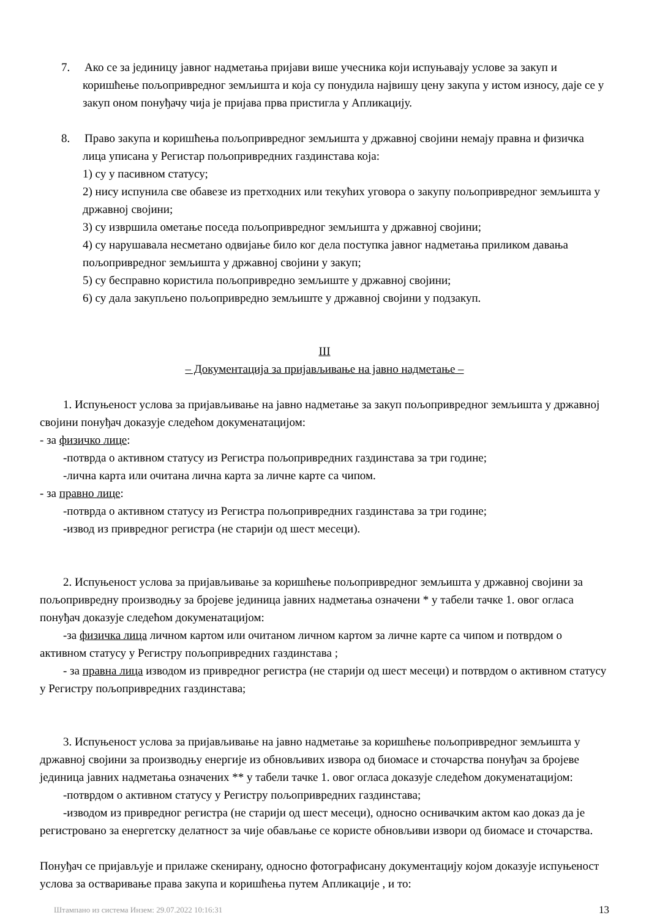7. Ако се за јединицу јавног надметања пријави више учесника који испуњавају услове за закуп и коришћење пољопривредног земљишта и која су понудила највишу цену закупа у истом износу, даје се у закуп оном понуђачу чија је пријава прва пристигла у Апликацију.
8. Право закупа и коришћења пољопривредног земљишта у државној својини немају правна и физичка лица уписана у Регистар пољопривредних газдинстава која:
1) су у пасивном статусу;
2) нису испунила све обавезе из претходних или текућих уговора о закупу пољопривредног земљишта у државној својини;
3) су извршила ометање поседа пољопривредног земљишта у државној својини;
4) су нарушавала несметано одвијање било ког дела поступка јавног надметања приликом давања пољопривредног земљишта у државној својини у закуп;
5) су бесправно користила пољопривредно земљиште у државној својини;
6) су дала закупљено пољопривредно земљиште у државној својини у подзакуп.
III
– Документација за пријављивање на јавно надметање –
1. Испуњеност услова за пријављивање на јавно надметање за закуп пољопривредног земљишта у државној својини понуђач доказује следећом докуменатацијом:
- за физичко лице:
-потврда о активном статусу из Регистра пољопривредних газдинстава за три године;
-лична карта или очитана лична карта за личне карте са чипом.
- за правно лице:
-потврда о активном статусу из Регистра пољопривредних газдинстава за три године;
-извод из привредног регистра (не старији од шест месеци).
2. Испуњеност услова за пријављивање за коришћење пољопривредног земљишта у државној својини за пољопривредну производњу за бројеве јединица јавних надметања означени * у табели тачке 1. овог огласа понуђач доказује следећом докуменатацијом:
-за физичка лица личном картом или очитаном личном картом за личне карте са чипом и потврдом о активном статусу у Регистру пољопривредних газдинстава ;
- за правна лица изводом из привредног регистра (не старији од шест месеци) и потврдом о активном статусу у Регистру пољопривредних газдинстава;
3. Испуњеност услова за пријављивање на јавно надметање за коришћење пољопривредног земљишта у државној својини за производњу енергије из обновљивих извора од биомасе и сточарства понуђач за бројеве јединица јавних надметања означених ** у табели тачке 1. овог огласа доказује следећом докуменатацијом:
-потврдом о активном статусу у Регистру пољопривредних газдинстава;
-изводом из привредног регистра (не старији од шест месеци), односно оснивачким актом као доказ да је регистровано за енергетску делатност за чије обављање се користе обновљиви извори од биомасе и сточарства.
Понуђач се пријављује и прилаже скенирану, односно фотографисану документацију којом доказује испуњеност услова за остваривање права закупа и коришћења путем Апликације , и то:
Штампано из система Инзем: 29.07.2022 10:16:31 13